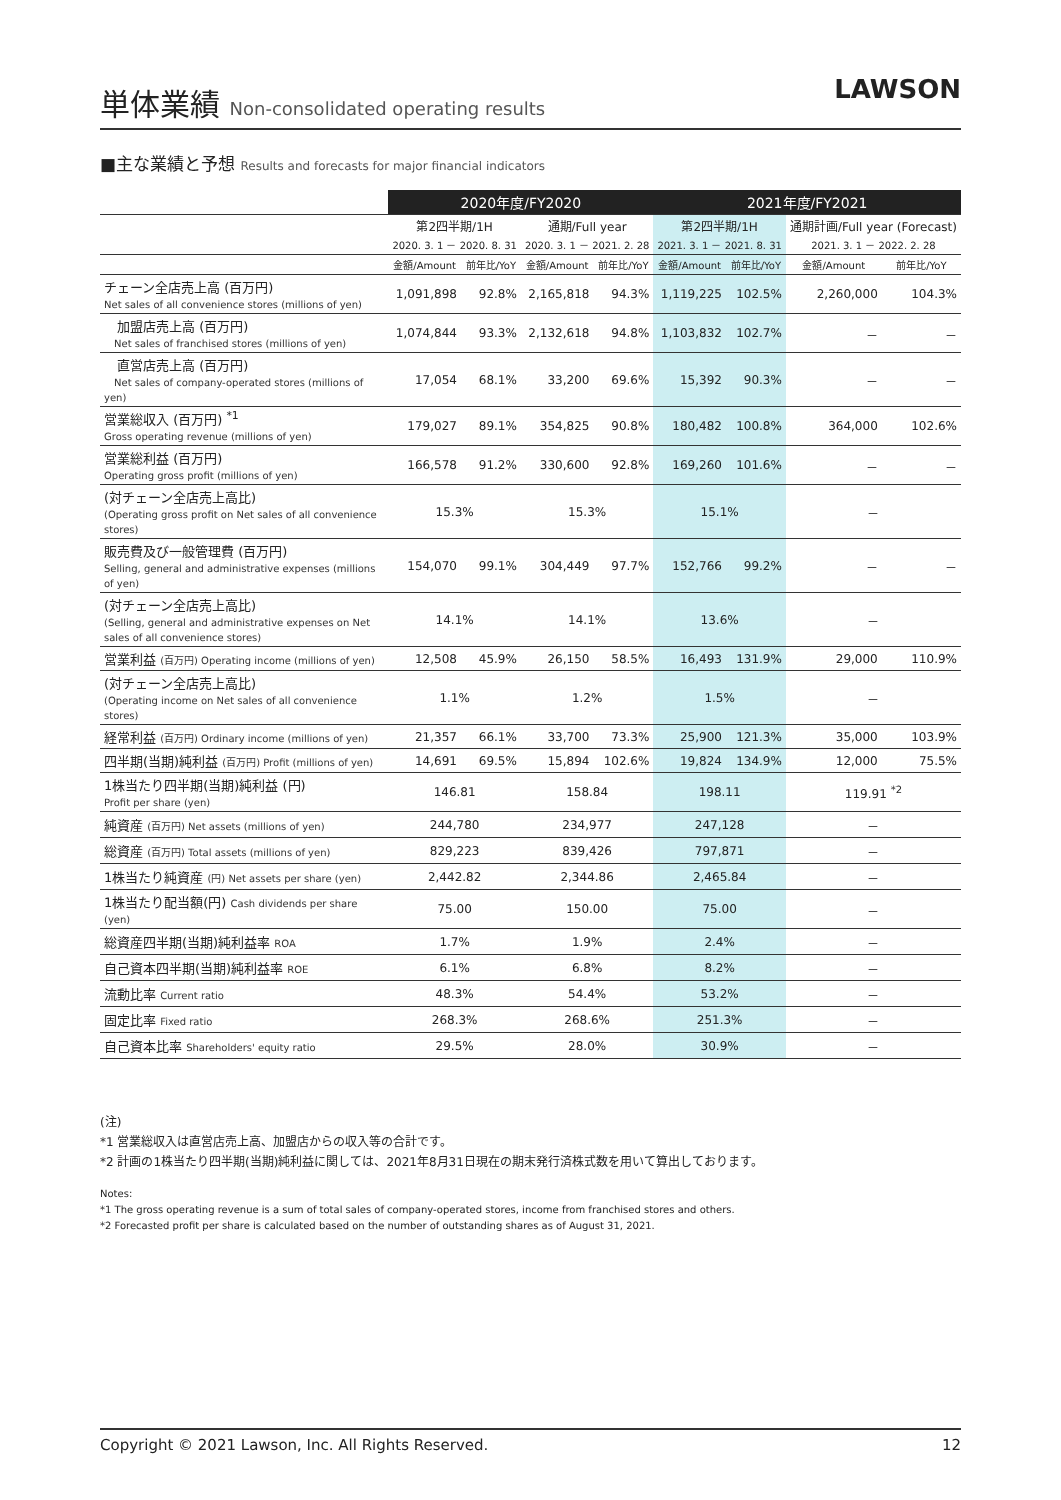単体業績 Non-consolidated operating results
LAWSON
■主な業績と予想 Results and forecasts for major financial indicators
| | 2020年度/FY2020 | | | | 2021年度/FY2021 | | | |
| --- | --- | --- | --- | --- | --- | --- | --- | --- |
| | 第2四半期/1H 2020. 3. 1 － 2020. 8. 31 | | 通期/Full year 2020. 3. 1 － 2021. 2. 28 | | 第2四半期/1H 2021. 3. 1 － 2021. 8. 31 | | 通期計画/Full year (Forecast) 2021. 3. 1 － 2022. 2. 28 | |
| | 金額/Amount | 前年比/YoY | 金額/Amount | 前年比/YoY | 金額/Amount | 前年比/YoY | 金額/Amount | 前年比/YoY |
| チェーン全店売上高 (百万円) Net sales of all convenience stores (millions of yen) | 1,091,898 | 92.8% | 2,165,818 | 94.3% | 1,119,225 | 102.5% | 2,260,000 | 104.3% |
| 加盟店売上高 (百万円) Net sales of franchised stores (millions of yen) | 1,074,844 | 93.3% | 2,132,618 | 94.8% | 1,103,832 | 102.7% | － | － |
| 直営店売上高 (百万円) Net sales of company-operated stores (millions of yen) | 17,054 | 68.1% | 33,200 | 69.6% | 15,392 | 90.3% | － | － |
| 営業総収入 (百万円) <sup>*1</sup> Gross operating revenue (millions of yen) | 179,027 | 89.1% | 354,825 | 90.8% | 180,482 | 100.8% | 364,000 | 102.6% |
| 営業総利益 (百万円) Operating gross profit (millions of yen) | 166,578 | 91.2% | 330,600 | 92.8% | 169,260 | 101.6% | － | － |
| (対チェーン全店売上高比) (Operating gross profit on Net sales of all convenience stores) | 15.3% | | 15.3% | | 15.1% | | － | |
| 販売費及び一般管理費 (百万円) Selling, general and administrative expenses (millions of yen) | 154,070 | 99.1% | 304,449 | 97.7% | 152,766 | 99.2% | － | － |
| (対チェーン全店売上高比) (Selling, general and administrative expenses on Net sales of all convenience stores) | 14.1% | | 14.1% | | 13.6% | | － | |
| 営業利益 (百万円) Operating income (millions of yen) | 12,508 | 45.9% | 26,150 | 58.5% | 16,493 | 131.9% | 29,000 | 110.9% |
| (対チェーン全店売上高比) (Operating income on Net sales of all convenience stores) | 1.1% | | 1.2% | | 1.5% | | － | |
| 経常利益 (百万円) Ordinary income (millions of yen) | 21,357 | 66.1% | 33,700 | 73.3% | 25,900 | 121.3% | 35,000 | 103.9% |
| 四半期(当期)純利益 (百万円) Profit (millions of yen) | 14,691 | 69.5% | 15,894 | 102.6% | 19,824 | 134.9% | 12,000 | 75.5% |
| 1株当たり四半期(当期)純利益 (円) Profit per share (yen) | 146.81 | | 158.84 | | 198.11 | | 119.91 <sup>*2</sup> | |
| 純資産 (百万円) Net assets (millions of yen) | 244,780 | | 234,977 | | 247,128 | | － | |
| 総資産 (百万円) Total assets (millions of yen) | 829,223 | | 839,426 | | 797,871 | | － | |
| 1株当たり純資産 (円) Net assets per share (yen) | 2,442.82 | | 2,344.86 | | 2,465.84 | | － | |
| 1株当たり配当額(円) Cash dividends per share (yen) | 75.00 | | 150.00 | | 75.00 | | － | |
| 総資産四半期(当期)純利益率 ROA | 1.7% | | 1.9% | | 2.4% | | － | |
| 自己資本四半期(当期)純利益率 ROE | 6.1% | | 6.8% | | 8.2% | | － | |
| 流動比率 Current ratio | 48.3% | | 54.4% | | 53.2% | | － | |
| 固定比率 Fixed ratio | 268.3% | | 268.6% | | 251.3% | | － | |
| 自己資本比率 Shareholders' equity ratio | 29.5% | | 28.0% | | 30.9% | | － | |
(注)
*1 営業総収入は直営店売上高、加盟店からの収入等の合計です。
*2 計画の1株当たり四半期(当期)純利益に関しては、2021年8月31日現在の期末発行済株式数を用いて算出しております。
Notes:
*1 The gross operating revenue is a sum of total sales of company-operated stores, income from franchised stores and others.
*2 Forecasted profit per share is calculated based on the number of outstanding shares as of August 31, 2021.
Copyright © 2021 Lawson, Inc. All Rights Reserved. 12